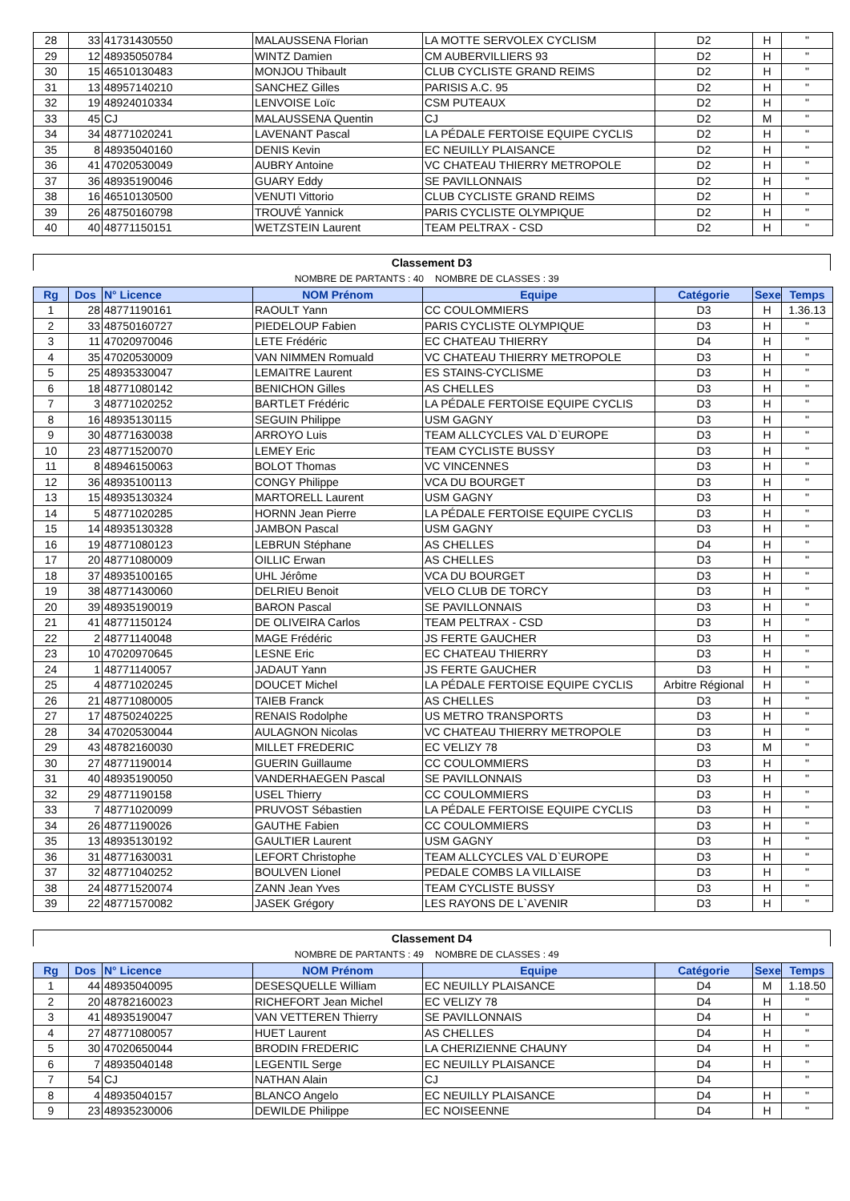| 28 | 33 | 41731430550 | MALAUSSENA Florian | LA MOTTE SERVOLEX CYCLISM | D2 | H | " |
| 29 | 12 | 48935050784 | WINTZ Damien | CM AUBERVILLIERS 93 | D2 | H | " |
| 30 | 15 | 46510130483 | MONJOU Thibault | CLUB CYCLISTE GRAND REIMS | D2 | H | " |
| 31 | 13 | 48957140210 | SANCHEZ Gilles | PARISIS A.C. 95 | D2 | H | " |
| 32 | 19 | 48924010334 | LENVOISE Loïc | CSM PUTEAUX | D2 | H | " |
| 33 | 45 | CJ | MALAUSSENA Quentin | CJ | D2 | M | " |
| 34 | 34 | 48771020241 | LAVENANT Pascal | LA PÉDALE FERTOISE EQUIPE CYCLIS | D2 | H | " |
| 35 | 8 | 48935040160 | DENIS Kevin | EC NEUILLY PLAISANCE | D2 | H | " |
| 36 | 41 | 47020530049 | AUBRY Antoine | VC CHATEAU THIERRY METROPOLE | D2 | H | " |
| 37 | 36 | 48935190046 | GUARY Eddy | SE PAVILLONNAIS | D2 | H | " |
| 38 | 16 | 46510130500 | VENUTI Vittorio | CLUB CYCLISTE GRAND REIMS | D2 | H | " |
| 39 | 26 | 48750160798 | TROUVÉ Yannick | PARIS CYCLISTE OLYMPIQUE | D2 | H | " |
| 40 | 40 | 48771150151 | WETZSTEIN Laurent | TEAM PELTRAX - CSD | D2 | H | " |
Classement D3
NOMBRE DE PARTANTS : 40 NOMBRE DE CLASSES : 39
| Rg | Dos | N° Licence | NOM Prénom | Equipe | Catégorie | Sexe | Temps |
| --- | --- | --- | --- | --- | --- | --- | --- |
| 1 | 28 | 48771190161 | RAOULT Yann | CC COULOMMIERS | D3 | H | 1.36.13 |
| 2 | 33 | 48750160727 | PIEDELOUP Fabien | PARIS CYCLISTE OLYMPIQUE | D3 | H | " |
| 3 | 11 | 47020970046 | LETE Frédéric | EC CHATEAU THIERRY | D4 | H | " |
| 4 | 35 | 47020530009 | VAN NIMMEN Romuald | VC CHATEAU THIERRY METROPOLE | D3 | H | " |
| 5 | 25 | 48935330047 | LEMAITRE Laurent | ES STAINS-CYCLISME | D3 | H | " |
| 6 | 18 | 48771080142 | BENICHON Gilles | AS CHELLES | D3 | H | " |
| 7 | 3 | 48771020252 | BARTLET Frédéric | LA PÉDALE FERTOISE EQUIPE CYCLIS | D3 | H | " |
| 8 | 16 | 48935130115 | SEGUIN Philippe | USM GAGNY | D3 | H | " |
| 9 | 30 | 48771630038 | ARROYO Luis | TEAM ALLCYCLES VAL D`EUROPE | D3 | H | " |
| 10 | 23 | 48771520070 | LEMEY Eric | TEAM CYCLISTE BUSSY | D3 | H | " |
| 11 | 8 | 48946150063 | BOLOT Thomas | VC VINCENNES | D3 | H | " |
| 12 | 36 | 48935100113 | CONGY Philippe | VCA DU BOURGET | D3 | H | " |
| 13 | 15 | 48935130324 | MARTORELL Laurent | USM GAGNY | D3 | H | " |
| 14 | 5 | 48771020285 | HORNN Jean Pierre | LA PÉDALE FERTOISE EQUIPE CYCLIS | D3 | H | " |
| 15 | 14 | 48935130328 | JAMBON Pascal | USM GAGNY | D3 | H | " |
| 16 | 19 | 48771080123 | LEBRUN Stéphane | AS CHELLES | D4 | H | " |
| 17 | 20 | 48771080009 | OILLIC Erwan | AS CHELLES | D3 | H | " |
| 18 | 37 | 48935100165 | UHL Jérôme | VCA DU BOURGET | D3 | H | " |
| 19 | 38 | 48771430060 | DELRIEU Benoit | VELO CLUB DE TORCY | D3 | H | " |
| 20 | 39 | 48935190019 | BARON Pascal | SE PAVILLONNAIS | D3 | H | " |
| 21 | 41 | 48771150124 | DE OLIVEIRA Carlos | TEAM PELTRAX - CSD | D3 | H | " |
| 22 | 2 | 48771140048 | MAGE Frédéric | JS FERTE GAUCHER | D3 | H | " |
| 23 | 10 | 47020970645 | LESNE Eric | EC CHATEAU THIERRY | D3 | H | " |
| 24 | 1 | 48771140057 | JADAUT Yann | JS FERTE GAUCHER | D3 | H | " |
| 25 | 4 | 48771020245 | DOUCET Michel | LA PÉDALE FERTOISE EQUIPE CYCLIS | Arbitre Régional | H | " |
| 26 | 21 | 48771080005 | TAIEB Franck | AS CHELLES | D3 | H | " |
| 27 | 17 | 48750240225 | RENAIS Rodolphe | US METRO TRANSPORTS | D3 | H | " |
| 28 | 34 | 47020530044 | AULAGNON Nicolas | VC CHATEAU THIERRY METROPOLE | D3 | H | " |
| 29 | 43 | 48782160030 | MILLET FREDERIC | EC VELIZY 78 | D3 | M | " |
| 30 | 27 | 48771190014 | GUERIN Guillaume | CC COULOMMIERS | D3 | H | " |
| 31 | 40 | 48935190050 | VANDERHAEGEN Pascal | SE PAVILLONNAIS | D3 | H | " |
| 32 | 29 | 48771190158 | USEL Thierry | CC COULOMMIERS | D3 | H | " |
| 33 | 7 | 48771020099 | PRUVOST Sébastien | LA PÉDALE FERTOISE EQUIPE CYCLIS | D3 | H | " |
| 34 | 26 | 48771190026 | GAUTHE Fabien | CC COULOMMIERS | D3 | H | " |
| 35 | 13 | 48935130192 | GAULTIER Laurent | USM GAGNY | D3 | H | " |
| 36 | 31 | 48771630031 | LEFORT Christophe | TEAM ALLCYCLES VAL D`EUROPE | D3 | H | " |
| 37 | 32 | 48771040252 | BOULVEN Lionel | PEDALE COMBS LA VILLAISE | D3 | H | " |
| 38 | 24 | 48771520074 | ZANN Jean Yves | TEAM CYCLISTE BUSSY | D3 | H | " |
| 39 | 22 | 48771570082 | JASEK Grégory | LES RAYONS DE L`AVENIR | D3 | H | " |
Classement D4
NOMBRE DE PARTANTS : 49 NOMBRE DE CLASSES : 49
| Rg | Dos | N° Licence | NOM Prénom | Equipe | Catégorie | Sexe | Temps |
| --- | --- | --- | --- | --- | --- | --- | --- |
| 1 | 44 | 48935040095 | DESESQUELLE William | EC NEUILLY PLAISANCE | D4 | M | 1.18.50 |
| 2 | 20 | 48782160023 | RICHEFORT Jean Michel | EC VELIZY 78 | D4 | H | " |
| 3 | 41 | 48935190047 | VAN VETTEREN Thierry | SE PAVILLONNAIS | D4 | H | " |
| 4 | 27 | 48771080057 | HUET Laurent | AS CHELLES | D4 | H | " |
| 5 | 30 | 47020650044 | BRODIN FREDERIC | LA CHERIZIENNE CHAUNY | D4 | H | " |
| 6 | 7 | 48935040148 | LEGENTIL Serge | EC NEUILLY PLAISANCE | D4 | H | " |
| 7 | 54 | CJ | NATHAN Alain | CJ | D4 | | " |
| 8 | 4 | 48935040157 | BLANCO Angelo | EC NEUILLY PLAISANCE | D4 | H | " |
| 9 | 23 | 48935230006 | DEWILDE Philippe | EC NOISEENNE | D4 | H | " |